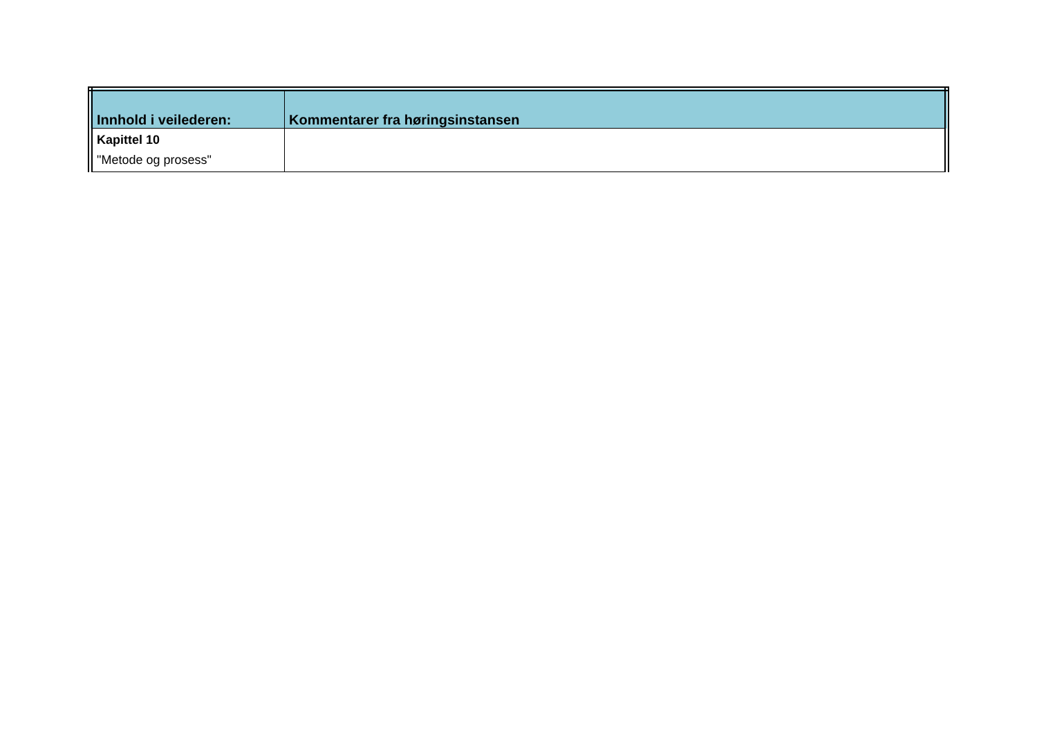| Innhold i veilederen: | Kommentarer fra høringsinstansen |
| --- | --- |
| Kapittel 10 "Metode og prosess" | |